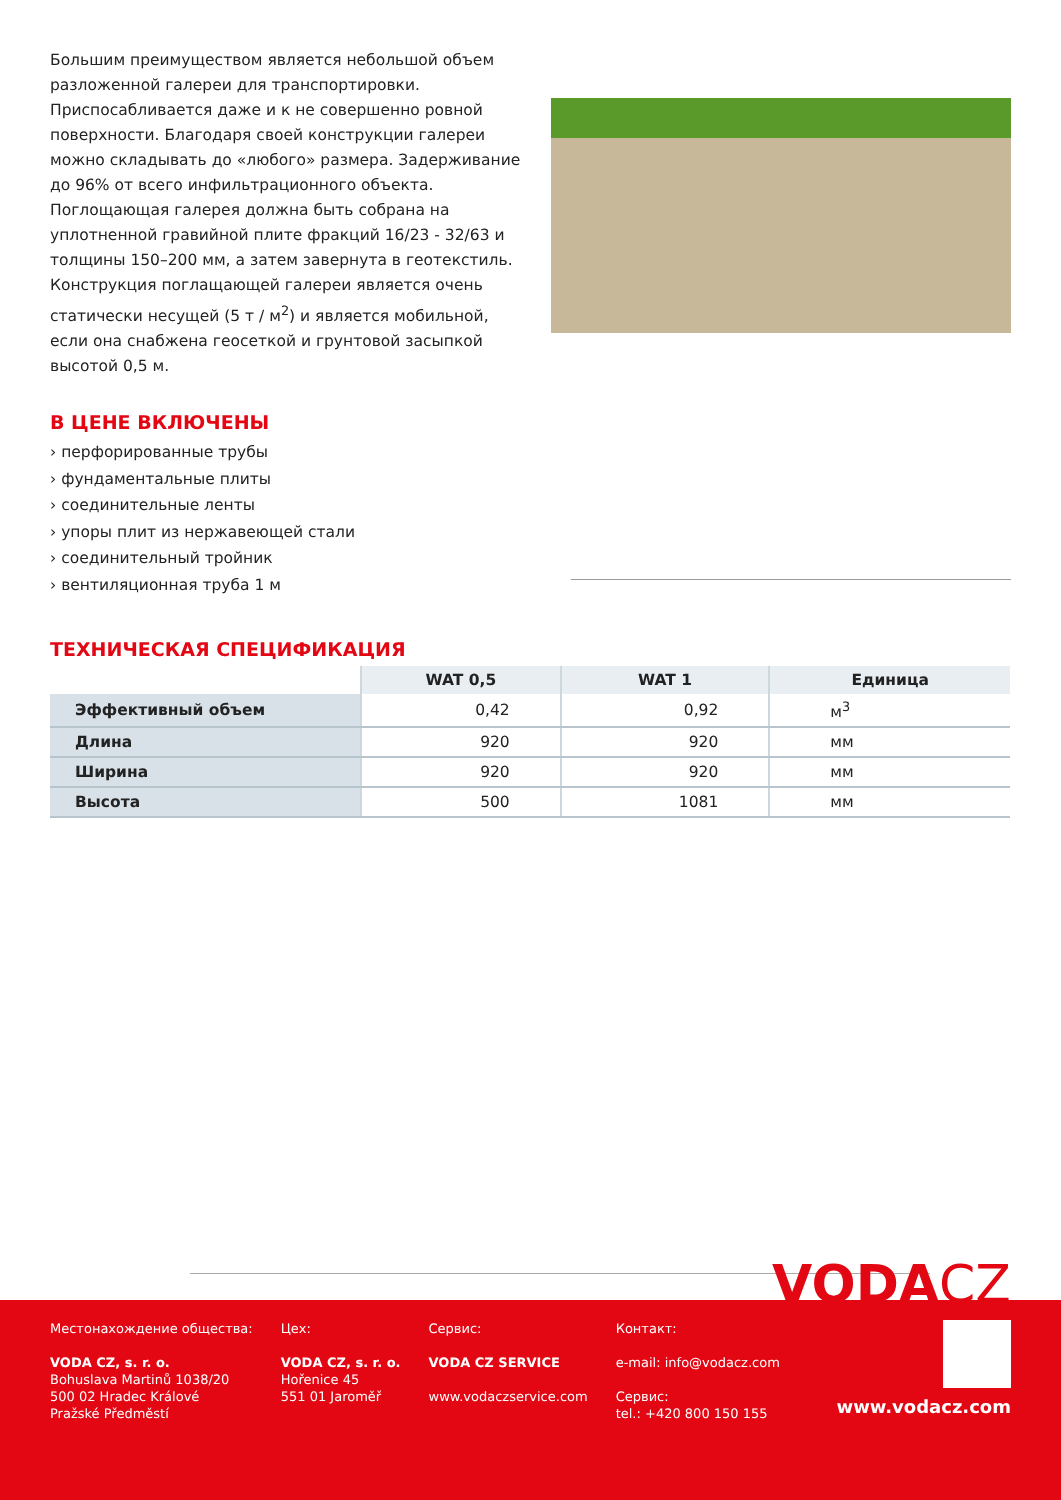Большим преимуществом является небольшой объем разложенной галереи для транспортировки. Приспосабливается даже и к не совершенно ровной поверхности. Благодаря своей конструкции галереи можно складывать до «любого» размера. Задерживание до 96% от всего инфильтрационного объекта. Поглощающая галерея должна быть собрана на уплотненной гравийной плите фракций 16/23 - 32/63 и толщины 150–200 мм, а затем завернута в геотекстиль. Конструкция поглащающей галереи является очень статически несущей (5 т / м<sup>2</sup>) и является мобильной, если она снабжена геосеткой и грунтовой засыпкой высотой 0,5 м.
В ЦЕНЕ ВКЛЮЧЕНЫ
› перфорированные трубы
› фундаментальные плиты
› соединительные ленты
› упоры плит из нержавеющей стали
› соединительный тройник
› вентиляционная труба 1 м
ТЕХНИЧЕСКАЯ СПЕЦИФИКАЦИЯ
| | WAT 0,5 | WAT 1 | Единица |
| --- | --- | --- | --- |
| Эффективный объем | 0,42 | 0,92 | м<sup>3</sup> |
| Длина | 920 | 920 | мм |
| Ширина | 920 | 920 | мм |
| Высота | 500 | 1081 | мм |
VODACZ
Местонахождение общества:
VODA CZ, s. r. o.
Bohuslava Martinů 1038/20
500 02 Hradec Králové
Pražské Předměstí
Цех:
VODA CZ, s. r. o.
Hořenice 45
551 01 Jaroměř
Сервис:
VODA CZ SERVICE
www.vodaczservice.com
Контакт:
e-mail: info@vodacz.com
Сервис:
tel.: +420 800 150 155
www.vodacz.com